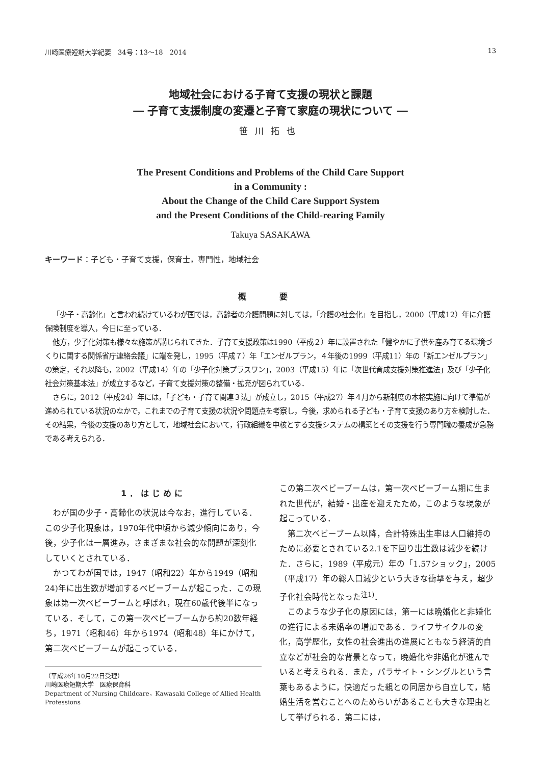川崎医療短期大学紀要　34号：13～18　2014 13
地域社会における子育て支援の現状と課題
― 子育て支援制度の変遷と子育て家庭の現状について ―
笹川拓也
The Present Conditions and Problems of the Child Care Support
in a Community :
About the Change of the Child Care Support System
and the Present Conditions of the Child-rearing Family
Takuya SASAKAWA
キーワード：子ども・子育て支援，保育士，専門性，地域社会
概 要
「少子・高齢化」と言われ続けているわが国では，高齢者の介護問題に対しては，「介護の社会化」を目指し，2000（平成12）年に介護保険制度を導入，今日に至っている．
他方，少子化対策も様々な施策が講じられてきた．子育て支援政策は1990（平成２）年に設置された「健やかに子供を産み育てる環境づくりに関する関係省庁連絡会議」に端を発し，1995（平成７）年「エンゼルプラン，４年後の1999（平成11）年の「新エンゼルプラン」の策定，それ以降も，2002（平成14）年の「少子化対策プラスワン」，2003（平成15）年に「次世代育成支援対策推進法」及び「少子化社会対策基本法」が成立するなど，子育て支援対策の整備・拡充が図られている．
さらに，2012（平成24）年には，「子ども・子育て関連３法」が成立し，2015（平成27）年４月から新制度の本格実施に向けて準備が進められている状況のなかで，これまでの子育て支援の状況や問題点を考察し，今後，求められる子ども・子育て支援のあり方を検討した．その結果，今後の支援のあり方として，地域社会において，行政組織を中核とする支援システムの構築とその支援を行う専門職の養成が急務である考えられる．
1．はじめに
わが国の少子・高齢化の状況は今なお，進行している．この少子化現象は，1970年代中頃から減少傾向にあり，今後，少子化は一層進み，さまざまな社会的な問題が深刻化していくとされている．
かつてわが国では，1947（昭和22）年から1949（昭和24)年に出生数が増加するベビーブームが起こった．この現象は第一次ベビーブームと呼ばれ，現在60歳代後半になっている．そして，この第一次ベビーブームから約20数年経ち，1971（昭和46）年から1974（昭和48）年にかけて，第二次ベビーブームが起こっている．
（平成26年10月22日受理）
川崎医療短期大学　医療保育科
Department of Nursing Childcare，Kawasaki College of Allied Health Professions
この第二次ベビーブームは，第一次ベビーブーム期に生まれた世代が，結婚・出産を迎えたため，このような現象が起こっている．
第二次ベビーブーム以降，合計特殊出生率は人口維持のために必要とされている2.1を下回り出生数は減少を続けた．さらに，1989（平成元）年の「1.57ショック」，2005（平成17）年の総人口減少という大きな衝撃を与え，超少子化社会時代となった<sup>注1)</sup>．
このような少子化の原因には，第一には晩婚化と非婚化の進行による未婚率の増加である．ライフサイクルの変化，高学歴化，女性の社会進出の進展にともなう経済的自立などが社会的な背景となって，晩婚化や非婚化が進んでいると考えられる．また，パラサイト・シングルという言葉もあるように，快適だった親との同居から自立して，結婚生活を営むことへのためらいがあることも大きな理由として挙げられる．第二には，